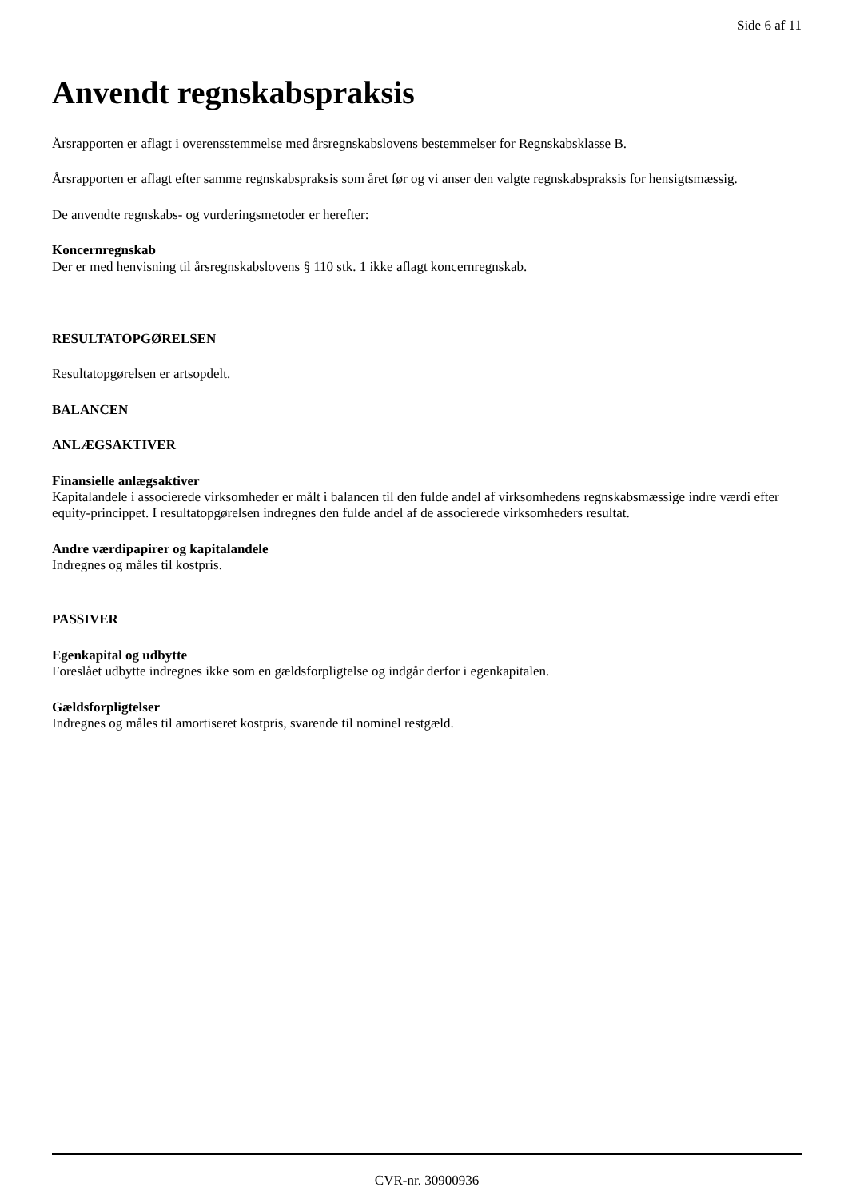Side 6 af 11
Anvendt regnskabspraksis
Årsrapporten er aflagt i overensstemmelse med årsregnskabslovens bestemmelser for Regnskabsklasse B.
Årsrapporten er aflagt efter samme regnskabspraksis som året før og vi anser den valgte regnskabspraksis for hensigtsmæssig.
De anvendte regnskabs- og vurderingsmetoder er herefter:
Koncernregnskab
Der er med henvisning til årsregnskabslovens § 110 stk. 1 ikke aflagt koncernregnskab.
RESULTATOPGØRELSEN
Resultatopgørelsen er artsopdelt.
BALANCEN
ANLÆGSAKTIVER
Finansielle anlægsaktiver
Kapitalandele i associerede virksomheder er målt i balancen til den fulde andel af virksomhedens regnskabsmæssige indre værdi efter equity-princippet. I resultatopgørelsen indregnes den fulde andel af de associerede virksomheders resultat.
Andre værdipapirer og kapitalandele
Indregnes og måles til kostpris.
PASSIVER
Egenkapital og udbytte
Foreslået udbytte indregnes ikke som en gældsforpligtelse og indgår derfor i egenkapitalen.
Gældsforpligtelser
Indregnes og måles til amortiseret kostpris, svarende til nominel restgæld.
CVR-nr. 30900936